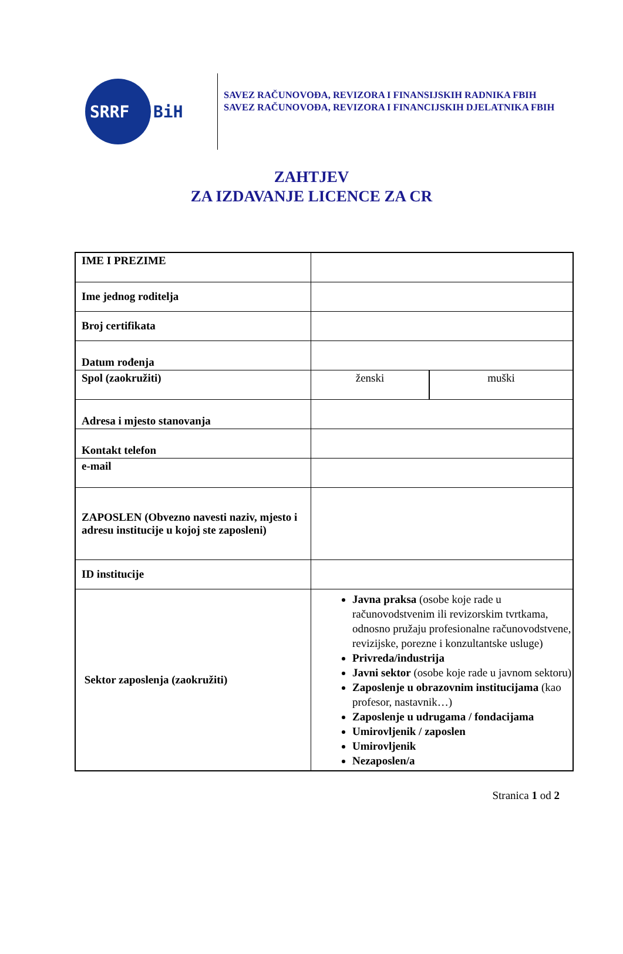SRRF
BiH
SAVEZ RAČUNOVOĐA, REVIZORA I FINANSIJSKIH RADNIKA FBIH
SAVEZ RAČUNOVOĐA, REVIZORA I FINANCIJSKIH DJELATNIKA FBIH
ZAHTJEV
ZA IZDAVANJE LICENCE ZA CR
| IME I PREZIME | | |
| Ime jednog roditelja | | |
| Broj certifikata | | |
| Datum rođenja | | |
| Spol (zaokružiti) | ženski | muški |
| Adresa i mjesto stanovanja | | |
| Kontakt telefon | | |
| e-mail | | |
| ZAPOSLEN (Obvezno navesti naziv, mjesto i adresu institucije u kojoj ste zaposleni) | | |
| ID institucije | | |
| Sektor zaposlenja (zaokružiti) | Javna praksa (osobe koje rade u računovodstvenim ili revizorskim tvrtkama, odnosno pružaju profesionalne računovodstvene, revizijske, porezne i konzultantske usluge) Privreda/industrija Javni sektor (osobe koje rade u javnom sektoru) Zaposlenje u obrazovnim institucijama (kao profesor, nastavnik…) Zaposlenje u udrugama / fondacijama Umirovljenik / zaposlen Umirovljenik Nezaposlen/a | |
Stranica 1 od 2